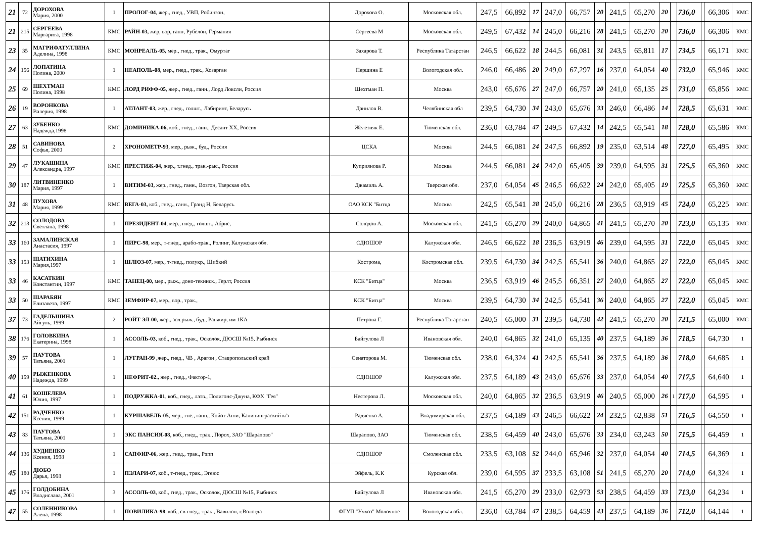| 21 | 72 | ДОРОХОВА Мария, 2000 | 1 | ПРОЛОГ-04 , жер., гнед., УВП, Робинзон, | Дорохова О. | Московская обл. | 247,5 | 66,892 | 17 | 247,0 | 66,757 | 20 | 241,5 | 65,270 | 20 | | 736,0 | | 66,306 | КМС |
| 21 | 215 | СЕРГЕЕВА Маргарита, 1998 | КМС | РАЙН-03, жер, вор, ганн, Рубелон, Германия | Сергеева М | Московская обл. | 249,5 | 67,432 | 14 | 245,0 | 66,216 | 28 | 241,5 | 65,270 | 20 | | 736,0 | | 66,306 | КМС |
| 23 | 35 | МАГРИФАТУЛЛИНА Аделина, 1998 | КМС | МОНРЕАЛЬ-05, мер., гнед., трак., Омуртаг | Захарова Т. | Республика Татарстан | 246,5 | 66,622 | 18 | 244,5 | 66,081 | 31 | 243,5 | 65,811 | 17 | | 734,5 | | 66,171 | КМС |
| 24 | 156 | ЛОПАТИНА Полина, 2000 | 1 | НЕАПОЛЬ-08 , мер., гнед., трак., Хозарган | Першина Е | Вологодская обл. | 246,0 | 66,486 | 20 | 249,0 | 67,297 | 16 | 237,0 | 64,054 | 40 | | 732,0 | | 65,946 | КМС |
| 25 | 69 | ШЕХТМАН Полина, 1998 | КМС | ЛОРД РИФФ-05 , жер., гнед., ганн., Лорд Локсли, Россия | Шехтман П. | Москва | 243,0 | 65,676 | 27 | 247,0 | 66,757 | 20 | 241,0 | 65,135 | 25 | | 731,0 | | 65,856 | КМС |
| 26 | 19 | ВОРОНКОВА Валерия, 1998 | 1 | АТЛАНТ-03, жер., гнед., голшт., Лабиринт, Беларусь | Данилов В. | Челябинская обл | 239,5 | 64,730 | 34 | 243,0 | 65,676 | 33 | 246,0 | 66,486 | 14 | | 728,5 | | 65,631 | КМС |
| 27 | 63 | ЗУБЕНКО Надежда,1998 | КМС | ДОМИНИКА-06, коб., гнед., ганн., Десант XX, Россия | Железняк Е. | Тюменская обл. | 236,0 | 63,784 | 47 | 249,5 | 67,432 | 14 | 242,5 | 65,541 | 18 | | 728,0 | | 65,586 | КМС |
| 28 | 51 | САВИНОВА Софья, 2000 | 2 | ХРОНОМЕТР-93 , мер., рыж., буд., Россия | ЦСКА | Москва | 244,5 | 66,081 | 24 | 247,5 | 66,892 | 19 | 235,0 | 63,514 | 48 | | 727,0 | | 65,495 | КМС |
| 29 | 47 | ЛУКАШИНА Александра, 1997 | КМС | ПРЕСТИЖ-04, жер., т.гнед., трак.-рыс., Россия | Куприянова Р. | Москва | 244,5 | 66,081 | 24 | 242,0 | 65,405 | 39 | 239,0 | 64,595 | 31 | | 725,5 | | 65,360 | КМС |
| 30 | 187 | ЛИТВИНЕНКО Мария, 1997 | 1 | ВИТИМ-03, жер., гнед., ганн., Возгон, Тверская обл. | Джамиль А. | Тверская обл. | 237,0 | 64,054 | 45 | 246,5 | 66,622 | 24 | 242,0 | 65,405 | 19 | | 725,5 | | 65,360 | КМС |
| 31 | 48 | ПУХОВА Мария, 1999 | КМС | ВЕГА-03, коб., гнед., ганн., Гранд Н, Беларусь | ОАО КСК "Битца | Москва | 242,5 | 65,541 | 28 | 245,0 | 66,216 | 28 | 236,5 | 63,919 | 45 | | 724,0 | | 65,225 | КМС |
| 32 | 213 | СОЛОДОВА Светлана, 1998 | 1 | ПРЕЗИДЕНТ-04 , мер., гнед., голшт., Абрис, | Солодов А. | Московская обл. | 241,5 | 65,270 | 29 | 240,0 | 64,865 | 41 | 241,5 | 65,270 | 20 | | 723,0 | | 65,135 | КМС |
| 33 | 160 | ЗАМАЛИНСКАЯ Анастасия, 1997 | 1 | ПИРС-98 , мер., т-гнед., арабо-трак., Ролинг, Калужская обл. | СДЮШОР | Калужская обл. | 246,5 | 66,622 | 18 | 236,5 | 63,919 | 46 | 239,0 | 64,595 | 31 | | 722,0 | | 65,045 | КМС |
| 33 | 153 | ШАТИХИНА Мария,1997 | 1 | ШЛЮЗ-07 , мер., т-гнед., полукр., Шибкий | Кострома, | Костромская обл. | 239,5 | 64,730 | 34 | 242,5 | 65,541 | 36 | 240,0 | 64,865 | 27 | | 722,0 | | 65,045 | КМС |
| 33 | 46 | КАСАТКИН Константин, 1997 | КМС | ТАНЕЦ-00, мер., рыж., доно-текинск., Герлт, Россия | КСК "Битца" | Москва | 236,5 | 63,919 | 46 | 245,5 | 66,351 | 27 | 240,0 | 64,865 | 27 | | 722,0 | | 65,045 | КМС |
| 33 | 50 | ШАРАБЯН Елизавета, 1997 | КМС | ЗЕМФИР-07, мер., вор., трак., | КСК "Битца" | Москва | 239,5 | 64,730 | 34 | 242,5 | 65,541 | 36 | 240,0 | 64,865 | 27 | | 722,0 | | 65,045 | КМС |
| 37 | 73 | ГАДЕЛЬШИНА Айгуль, 1999 | 2 | РОЙТ ЭЛ-00 , жер., зол.рыж., буд., Ранжир, им 1КА | Петрова Г. | Республика Татарстан | 240,5 | 65,000 | 31 | 239,5 | 64,730 | 42 | 241,5 | 65,270 | 20 | | 721,5 | | 65,000 | КМС |
| 38 | 176 | ГОЛОВКИНА Екатерина, 1998 | 1 | АССОЛЬ-03 , коб., гнед., трак., Осколок, ДЮСШ №15, Рыбинск | Байгулова Л | Ивановская обл. | 240,0 | 64,865 | 32 | 241,0 | 65,135 | 40 | 237,5 | 64,189 | 36 | | 718,5 | | 64,730 | 1 |
| 39 | 57 | ПАУТОВА Татьяна, 2001 | 1 | ЛУГРАН-99 ,жер., гнед., ЧВ , Арагон , Ставропольский край | Сенаторова М. | Тюменская обл. | 238,0 | 64,324 | 41 | 242,5 | 65,541 | 36 | 237,5 | 64,189 | 36 | | 718,0 | | 64,685 | 1 |
| 40 | 159 | РЫЖЕНКОВА Надежда, 1999 | 1 | НЕФРИТ-02., жер., гнед., Фактор-1, | СДЮШОР | Калужская обл. | 237,5 | 64,189 | 43 | 243,0 | 65,676 | 33 | 237,0 | 64,054 | 40 | | 717,5 | | 64,640 | 1 |
| 41 | 61 | КОШЕЛЕВА Юлия, 1997 | 1 | ПОДРУЖКА-01 , коб., гнед., латв., Полигонс-Джуна, КФХ "Гея" | Нестерова Л. | Московская обл. | 240,0 | 64,865 | 32 | 236,5 | 63,919 | 46 | 240,5 | 65,000 | 26 | 1 | 717,0 | | 64,595 | 1 |
| 42 | 151 | РАДЧЕНКО Ксения, 1999 | 1 | КУРШАВЕЛЬ-05 , мер., гне., ганн., Койот Агли, Калининграский к/з | Радченко А. | Владимирская обл. | 237,5 | 64,189 | 43 | 246,5 | 66,622 | 24 | 232,5 | 62,838 | 51 | | 716,5 | | 64,550 | 1 |
| 43 | 83 | ПАУТОВА Татьяна, 2001 | 1 | ЭКС ПАНСИЯ-08 , коб., гнед., трак., Порох, ЗАО "Шарапово" | Шарапово, ЗАО | Тюменская обл. | 238,5 | 64,459 | 40 | 243,0 | 65,676 | 33 | 234,0 | 63,243 | 50 | | 715,5 | | 64,459 | 1 |
| 44 | 136 | ХУДИЕНКО Ксения, 1998 | 1 | САПФИР-06 , жер., гнед., трак., Рэпп | СДЮШОР | Смоленская обл. | 233,5 | 63,108 | 52 | 244,0 | 65,946 | 32 | 237,0 | 64,054 | 40 | | 714,5 | | 64,369 | 1 |
| 45 | 180 | ДЮБО Дарья, 1998 | 1 | ПЭЛАРИ-07 , коб., т-гнед., трак., Эгеюс | Эйфель, К.К | Курская обл. | 239,0 | 64,595 | 37 | 233,5 | 63,108 | 51 | 241,5 | 65,270 | 20 | | 714,0 | | 64,324 | 1 |
| 45 | 176 | ГОЛДОБИНА Владислава, 2001 | 3 | АССОЛЬ-03 , коб., гнед., трак., Осколок, ДЮСШ №15, Рыбинск | Байгулова Л | Ивановская обл. | 241,5 | 65,270 | 29 | 233,0 | 62,973 | 53 | 238,5 | 64,459 | 33 | | 713,0 | | 64,234 | 1 |
| 47 | 55 | СОЛЕННИКОВА Алена, 1998 | 1 | ПОВИЛИКА-98 , коб., св-гнед., трак., Вавилон, г.Вологда | ФГУП "Учхоз" Молочное | Вологодская обл. | 236,0 | 63,784 | 47 | 238,5 | 64,459 | 43 | 237,5 | 64,189 | 36 | | 712,0 | | 64,144 | 1 |